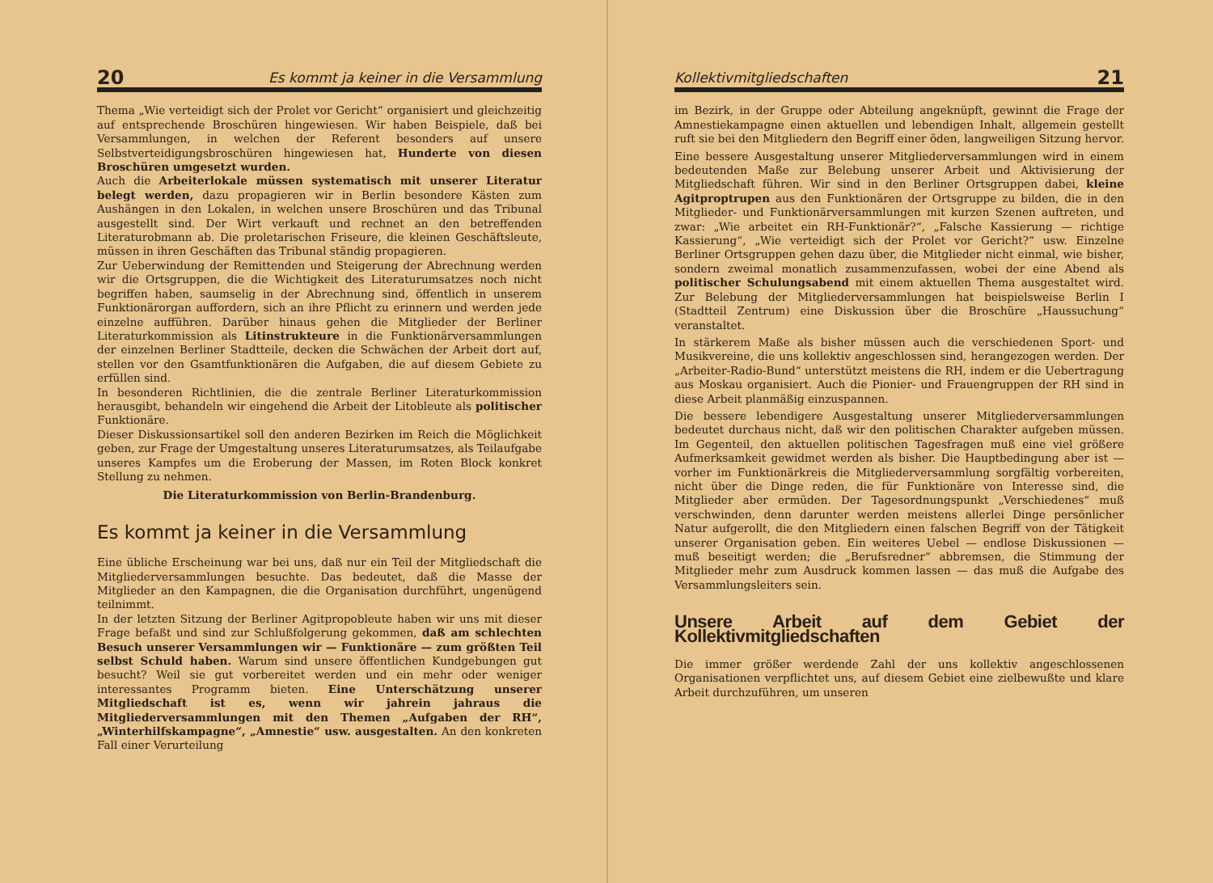20 Es kommt ja keiner in die Versammlung
Thema „Wie verteidigt sich der Prolet vor Gericht“ organisiert und gleichzeitig auf entsprechende Broschüren hingewiesen. Wir haben Beispiele, daß bei Versammlungen, in welchen der Referent besonders auf unsere Selbstverteidigungsbroschüren hingewiesen hat, Hunderte von diesen Broschüren umgesetzt wurden.
Auch die Arbeiterlokale müssen systematisch mit unserer Literatur belegt werden, dazu propagieren wir in Berlin besondere Kästen zum Aushängen in den Lokalen, in welchen unsere Broschüren und das Tribunal ausgestellt sind. Der Wirt verkauft und rechnet an den betreffenden Literaturobmann ab. Die proletarischen Friseure, die kleinen Geschäftsleute, müssen in ihren Geschäften das Tribunal ständig propagieren.
Zur Ueberwindung der Remittenden und Steigerung der Abrechnung werden wir die Ortsgruppen, die die Wichtigkeit des Literaturumsatzes noch nicht begriffen haben, saumselig in der Abrechnung sind, öffentlich in unserem Funktionärorgan auffordern, sich an ihre Pflicht zu erinnern und werden jede einzelne aufführen. Darüber hinaus gehen die Mitglieder der Berliner Literaturkommission als Litinstrukteure in die Funktionärversammlungen der einzelnen Berliner Stadtteile, decken die Schwächen der Arbeit dort auf, stellen vor den Gsamtfunktionären die Aufgaben, die auf diesem Gebiete zu erfüllen sind.
In besonderen Richtlinien, die die zentrale Berliner Literaturkommission herausgibt, behandeln wir eingehend die Arbeit der Litobleute als politischer Funktionäre.
Dieser Diskussionsartikel soll den anderen Bezirken im Reich die Möglichkeit geben, zur Frage der Umgestaltung unseres Literaturumsatzes, als Teilaufgabe unseres Kampfes um die Eroberung der Massen, im Roten Block konkret Stellung zu nehmen.
Die Literaturkommission von Berlin-Brandenburg.
Es kommt ja keiner in die Versammlung
Eine übliche Erscheinung war bei uns, daß nur ein Teil der Mitgliedschaft die Mitgliederversammlungen besuchte. Das bedeutet, daß die Masse der Mitglieder an den Kampagnen, die die Organisation durchführt, ungenügend teilnimmt.
In der letzten Sitzung der Berliner Agitpropobleute haben wir uns mit dieser Frage befaßt und sind zur Schlußfolgerung gekommen, daß am schlechten Besuch unserer Versammlungen wir — Funktionäre — zum größten Teil selbst Schuld haben. Warum sind unsere öffentlichen Kundgebungen gut besucht? Weil sie gut vorbereitet werden und ein mehr oder weniger interessantes Programm bieten. Eine Unterschätzung unserer Mitgliedschaft ist es, wenn wir jahrein jahraus die Mitgliederversammlungen mit den Themen „Aufgaben der RH“, „Winterhilfskampagne“, „Amnestie“ usw. ausgestalten. An den konkreten Fall einer Verurteilung
Kollektivmitgliedschaften 21
im Bezirk, in der Gruppe oder Abteilung angeknüpft, gewinnt die Frage der Amnestiekampagne einen aktuellen und lebendigen Inhalt, allgemein gestellt ruft sie bei den Mitgliedern den Begriff einer öden, langweiligen Sitzung hervor.
Eine bessere Ausgestaltung unserer Mitgliederversammlungen wird in einem bedeutenden Maße zur Belebung unserer Arbeit und Aktivisierung der Mitgliedschaft führen. Wir sind in den Berliner Ortsgruppen dabei, kleine Agitproptrupen aus den Funktionären der Ortsgruppe zu bilden, die in den Mitglieder- und Funktionärversammlungen mit kurzen Szenen auftreten, und zwar: „Wie arbeitet ein RH-Funktionär?“, „Falsche Kassierung — richtige Kassierung“, „Wie verteidigt sich der Prolet vor Gericht?“ usw. Einzelne Berliner Ortsgruppen gehen dazu über, die Mitglieder nicht einmal, wie bisher, sondern zweimal monatlich zusammenzufassen, wobei der eine Abend als politischer Schulungsabend mit einem aktuellen Thema ausgestaltet wird. Zur Belebung der Mitgliederversammlungen hat beispielsweise Berlin I (Stadtteil Zentrum) eine Diskussion über die Broschüre „Haussuchung“ veranstaltet.
In stärkerem Maße als bisher müssen auch die verschiedenen Sport- und Musikvereine, die uns kollektiv angeschlossen sind, herangezogen werden. Der „Arbeiter-Radio-Bund“ unterstützt meistens die RH, indem er die Uebertragung aus Moskau organisiert. Auch die Pionier- und Frauengruppen der RH sind in diese Arbeit planmäßig einzuspannen.
Die bessere lebendigere Ausgestaltung unserer Mitgliederversammlungen bedeutet durchaus nicht, daß wir den politischen Charakter aufgeben müssen. Im Gegenteil, den aktuellen politischen Tagesfragen muß eine viel größere Aufmerksamkeit gewidmet werden als bisher. Die Hauptbedingung aber ist — vorher im Funktionärkreis die Mitgliederversammlung sorgfältig vorbereiten, nicht über die Dinge reden, die für Funktionäre von Interesse sind, die Mitglieder aber ermüden. Der Tagesordnungspunkt „Verschiedenes“ muß verschwinden, denn darunter werden meistens allerlei Dinge persönlicher Natur aufgerollt, die den Mitgliedern einen falschen Begriff von der Tätigkeit unserer Organisation geben. Ein weiteres Uebel — endlose Diskussionen — muß beseitigt werden; die „Berufsredner“ abbremsen, die Stimmung der Mitglieder mehr zum Ausdruck kommen lassen — das muß die Aufgabe des Versammlungsleiters sein.
Unsere Arbeit auf dem Gebiet der Kollektivmitgliedschaften
Die immer größer werdende Zahl der uns kollektiv angeschlossenen Organisationen verpflichtet uns, auf diesem Gebiet eine zielbewußte und klare Arbeit durchzuführen, um unseren